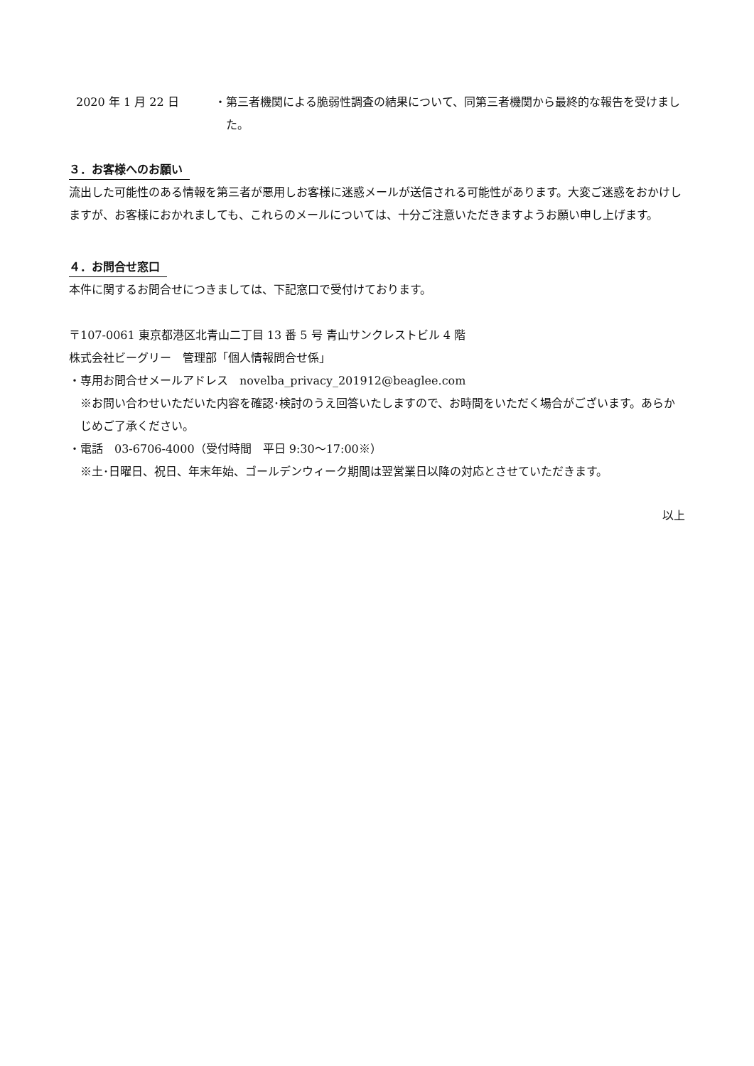2020 年 1 月 22 日 ・第三者機関による脆弱性調査の結果について、同第三者機関から最終的な報告を受けました。
３．お客様へのお願い
流出した可能性のある情報を第三者が悪用しお客様に迷惑メールが送信される可能性があります。大変ご迷惑をおかけしますが、お客様におかれましても、これらのメールについては、十分ご注意いただきますようお願い申し上げます。
４．お問合せ窓口
本件に関するお問合せにつきましては、下記窓口で受付けております。
〒107-0061 東京都港区北青山二丁目 13 番 5 号 青山サンクレストビル 4 階
株式会社ビーグリー　管理部「個人情報問合せ係」
・専用お問合せメールアドレス　novelba_privacy_201912@beaglee.com
※お問い合わせいただいた内容を確認･検討のうえ回答いたしますので、お時間をいただく場合がございます。あらかじめご了承ください。
・電話　03-6706-4000（受付時間　平日 9:30〜17:00※）
※土･日曜日、祝日、年末年始、ゴールデンウィーク期間は翌営業日以降の対応とさせていただきます。
以上